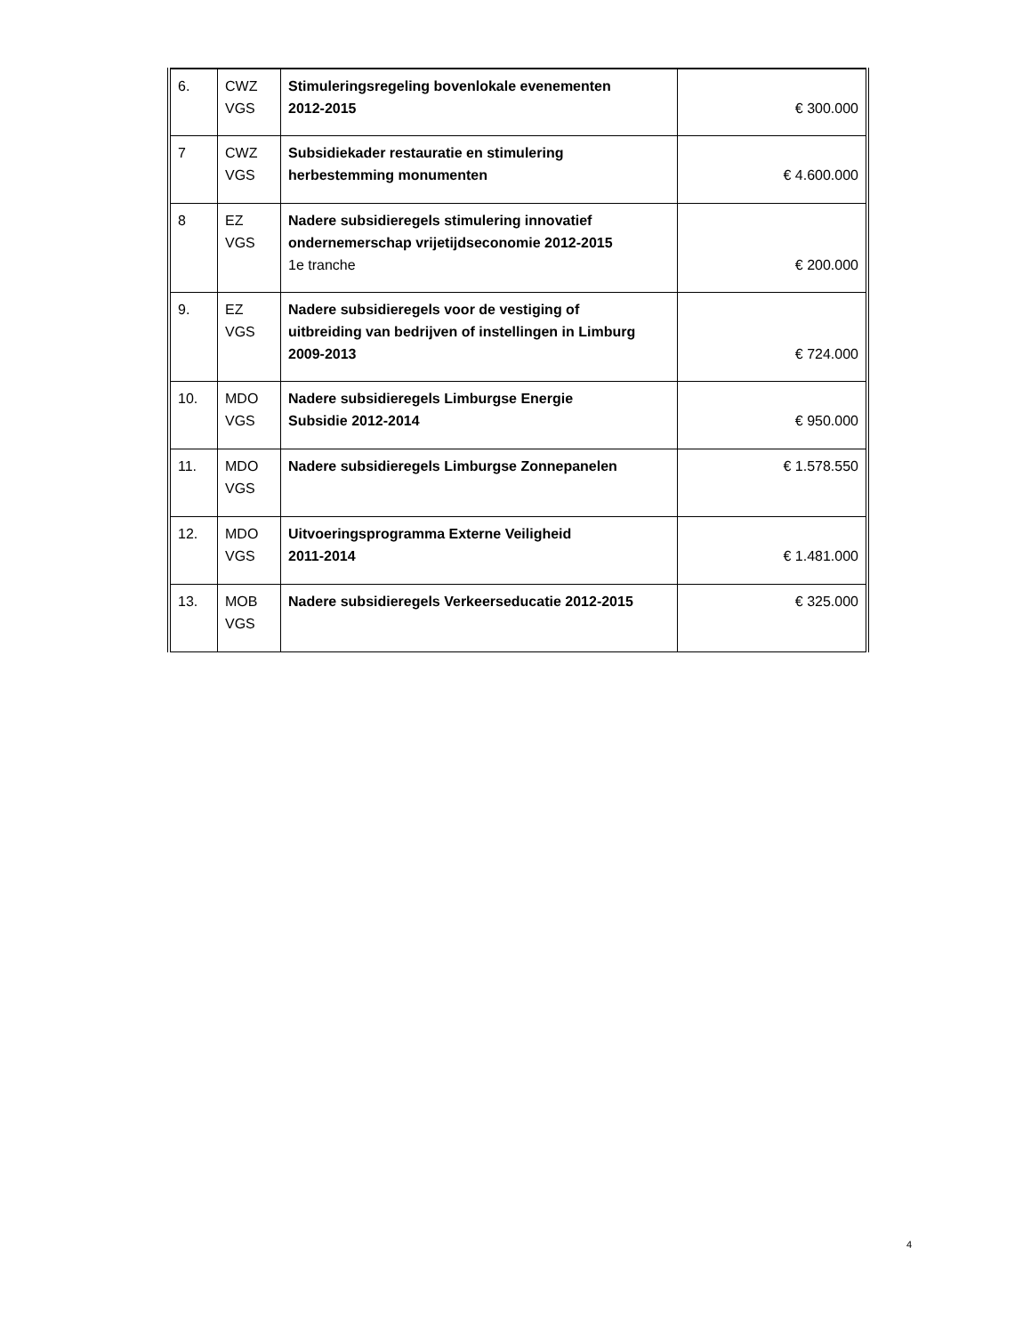| 6. | CWZ VGS | Stimuleringsregeling bovenlokale evenementen 2012-2015 | € 300.000 |
| 7 | CWZ VGS | Subsidiekader restauratie en stimulering herbestemming monumenten | € 4.600.000 |
| 8 | EZ VGS | Nadere subsidieregels stimulering innovatief ondernemerschap vrijetijdseconomie 2012-2015 1e tranche | € 200.000 |
| 9. | EZ VGS | Nadere subsidieregels voor de vestiging of uitbreiding van bedrijven of instellingen in Limburg 2009-2013 | € 724.000 |
| 10. | MDO VGS | Nadere subsidieregels Limburgse Energie Subsidie 2012-2014 | € 950.000 |
| 11. | MDO VGS | Nadere subsidieregels Limburgse Zonnepanelen | € 1.578.550 |
| 12. | MDO VGS | Uitvoeringsprogramma Externe Veiligheid 2011-2014 | € 1.481.000 |
| 13. | MOB VGS | Nadere subsidieregels Verkeerseducatie 2012-2015 | € 325.000 |
4